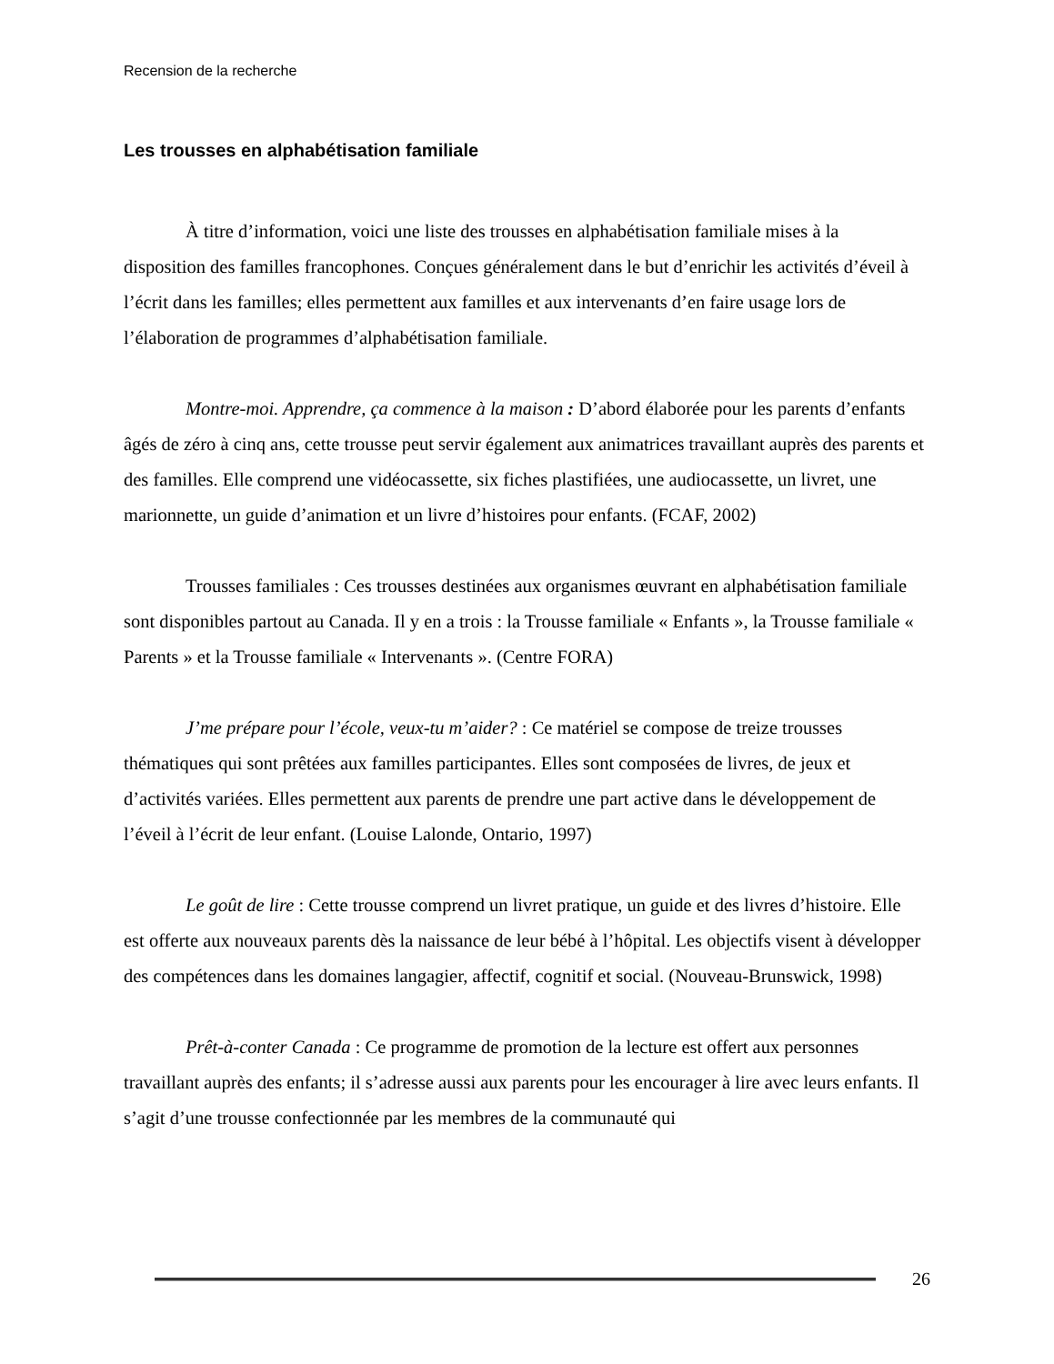Recension de la recherche
Les trousses en alphabétisation familiale
À titre d’information, voici une liste des trousses en alphabétisation familiale mises à la disposition des familles francophones. Conçues généralement dans le but d’enrichir les activités d’éveil à l’écrit dans les familles; elles permettent aux familles et aux intervenants d’en faire usage lors de l’élaboration de programmes d’alphabétisation familiale.
Montre-moi. Apprendre, ça commence à la maison : D’abord élaborée pour les parents d’enfants âgés de zéro à cinq ans, cette trousse peut servir également aux animatrices travaillant auprès des parents et des familles. Elle comprend une vidéocassette, six fiches plastifiées, une audiocassette, un livret, une marionnette, un guide d’animation et un livre d’histoires pour enfants. (FCAF, 2002)
Trousses familiales : Ces trousses destinées aux organismes œuvrant en alphabétisation familiale sont disponibles partout au Canada. Il y en a trois : la Trousse familiale « Enfants », la Trousse familiale « Parents » et la Trousse familiale « Intervenants ». (Centre FORA)
J’me prépare pour l’école, veux-tu m’aider? : Ce matériel se compose de treize trousses thématiques qui sont prêtées aux familles participantes. Elles sont composées de livres, de jeux et d’activités variées. Elles permettent aux parents de prendre une part active dans le développement de l’éveil à l’écrit de leur enfant. (Louise Lalonde, Ontario, 1997)
Le goût de lire : Cette trousse comprend un livret pratique, un guide et des livres d’histoire. Elle est offerte aux nouveaux parents dès la naissance de leur bébé à l’hôpital. Les objectifs visent à développer des compétences dans les domaines langagier, affectif, cognitif et social. (Nouveau-Brunswick, 1998)
Prêt-à-conter Canada : Ce programme de promotion de la lecture est offert aux personnes travaillant auprès des enfants; il s’adresse aussi aux parents pour les encourager à lire avec leurs enfants. Il s’agit d’une trousse confectionnée par les membres de la communauté qui
26